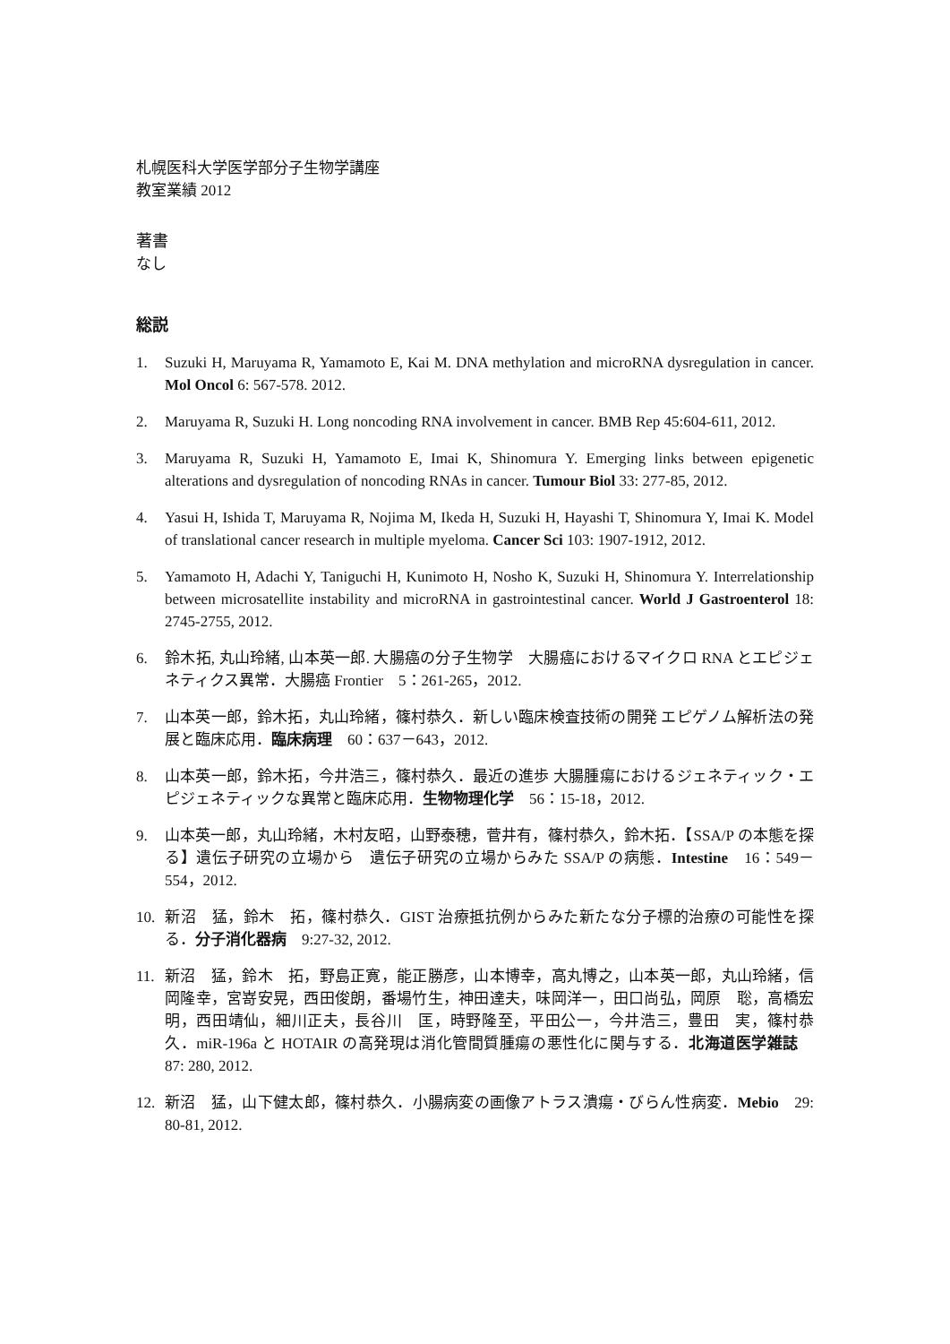札幌医科大学医学部分子生物学講座
教室業績 2012
著書
なし
総説
1. Suzuki H, Maruyama R, Yamamoto E, Kai M. DNA methylation and microRNA dysregulation in cancer. Mol Oncol 6: 567-578. 2012.
2. Maruyama R, Suzuki H. Long noncoding RNA involvement in cancer. BMB Rep 45:604-611, 2012.
3. Maruyama R, Suzuki H, Yamamoto E, Imai K, Shinomura Y. Emerging links between epigenetic alterations and dysregulation of noncoding RNAs in cancer. Tumour Biol 33: 277-85, 2012.
4. Yasui H, Ishida T, Maruyama R, Nojima M, Ikeda H, Suzuki H, Hayashi T, Shinomura Y, Imai K. Model of translational cancer research in multiple myeloma. Cancer Sci 103: 1907-1912, 2012.
5. Yamamoto H, Adachi Y, Taniguchi H, Kunimoto H, Nosho K, Suzuki H, Shinomura Y. Interrelationship between microsatellite instability and microRNA in gastrointestinal cancer. World J Gastroenterol 18: 2745-2755, 2012.
6. 鈴木拓, 丸山玲緒, 山本英一郎. 大腸癌の分子生物学　大腸癌におけるマイクロ RNA とエピジェネティクス異常．大腸癌 Frontier　5：261-265，2012.
7. 山本英一郎，鈴木拓，丸山玲緒，篠村恭久．新しい臨床検査技術の開発 エピゲノム解析法の発展と臨床応用．臨床病理　60：637－643，2012.
8. 山本英一郎，鈴木拓，今井浩三，篠村恭久．最近の進歩 大腸腫瘍におけるジェネティック・エピジェネティックな異常と臨床応用．生物物理化学　56：15-18，2012.
9. 山本英一郎，丸山玲緒，木村友昭，山野泰穂，菅井有，篠村恭久，鈴木拓．【SSA/P の本態を探る】遺伝子研究の立場から　遺伝子研究の立場からみた SSA/P の病態．Intestine　16：549－554，2012.
10. 新沼　猛，鈴木　拓，篠村恭久．GIST 治療抵抗例からみた新たな分子標的治療の可能性を探る．分子消化器病　9:27-32, 2012.
11. 新沼　猛，鈴木　拓，野島正寛，能正勝彦，山本博幸，高丸博之，山本英一郎，丸山玲緒，信岡隆幸，宮嵜安晃，西田俊朗，番場竹生，神田達夫，味岡洋一，田口尚弘，岡原　聡，高橋宏明，西田靖仙，細川正夫，長谷川　匡，時野隆至，平田公一，今井浩三，豊田　実，篠村恭久．miR-196a と HOTAIR の高発現は消化管間質腫瘍の悪性化に関与する．北海道医学雑誌　87: 280, 2012.
12. 新沼　猛，山下健太郎，篠村恭久．小腸病変の画像アトラス潰瘍・びらん性病変．Mebio　29: 80-81, 2012.